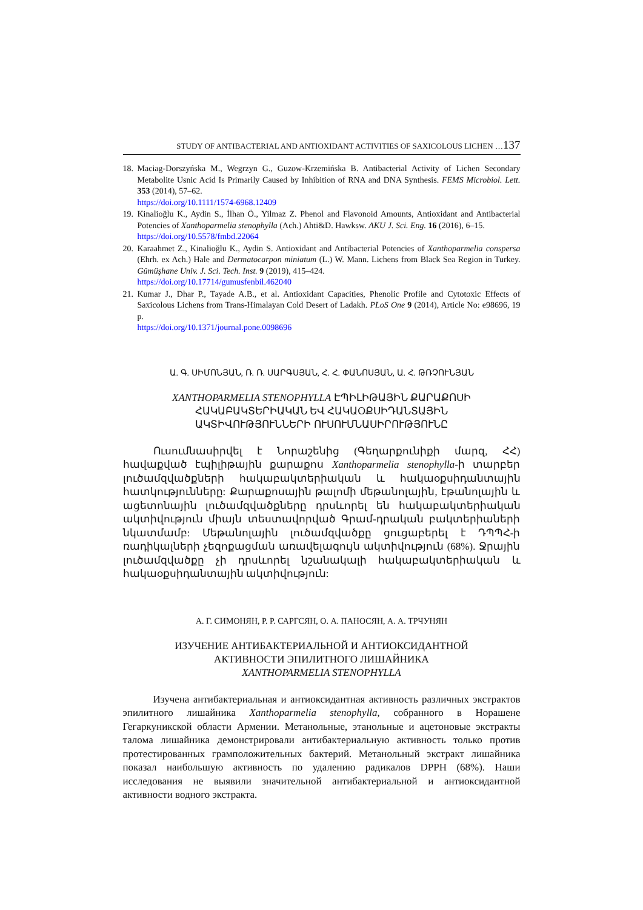STUDY OF ANTIBACTERIAL AND ANTIOXIDANT ACTIVITIES OF SAXICOLOUS LICHEN …137
18. Maciag-Dorszyńska M., Wegrzyn G., Guzow-Krzemińska B. Antibacterial Activity of Lichen Secondary Metabolite Usnic Acid Is Primarily Caused by Inhibition of RNA and DNA Synthesis. FEMS Microbiol. Lett. 353 (2014), 57–62.
https://doi.org/10.1111/1574-6968.12409
19. Kinalioğlu K., Aydin S., İlhan Ö., Yilmaz Z. Phenol and Flavonoid Amounts, Antioxidant and Antibacterial Potencies of Xanthoparmelia stenophylla (Ach.) Ahti&D. Hawksw. AKU J. Sci. Eng. 16 (2016), 6–15.
https://doi.org/10.5578/fmbd.22064
20. Karaahmet Z., Kinalioğlu K., Aydin S. Antioxidant and Antibacterial Potencies of Xanthoparmelia conspersa (Ehrh. ex Ach.) Hale and Dermatocarpon miniatum (L.) W. Mann. Lichens from Black Sea Region in Turkey. Gümüşhane Univ. J. Sci. Tech. Inst. 9 (2019), 415–424.
https://doi.org/10.17714/gumusfenbil.462040
21. Kumar J., Dhar P., Tayade A.B., et al. Antioxidant Capacities, Phenolic Profile and Cytotoxic Effects of Saxicolous Lichens from Trans-Himalayan Cold Desert of Ladakh. PLoS One 9 (2014), Article No: e98696, 19 p.
https://doi.org/10.1371/journal.pone.0098696
Ա. Գ. ՍԻՄՈՆՅԱՆ, Ռ. Ռ. ՍԱՐԳՍՅԱՆ, Հ. Հ. ՓԱՆՈՍՅԱՆ, Ա. Հ. ԹՌՉՈՒՆՅԱՆ
XANTHOPARMELIA STENOPHYLLA ԷՊԻԼԻԹԱՅԻՆ ՔԱՐԱՔՈՍԻ
ՀԱԿԱԲԱԿՏԵՐԻԱԿԱՆ ԵՎ ՀԱԿԱՕՔՍԻԴԱՆՏԱՅԻՆ
ԱԿՏԻՎՈՒԹՅՈՒՆՆԵՐԻ ՈՒՍՈՒՄՆԱՍԻՐՈՒԹՅՈՒՆԸ
Ուսումնասիրվել է Նորաշենից (Գեղարքունիքի մարզ, ՀՀ) հավաքված էպիլիթային քարաքոս Xanthoparmelia stenophylla-ի տարբեր լուծամզվածքների հակաբակտերիական և հակաօքսիդանտային հատկությունները: Քարաքոսային թալոմի մեթանոլային, էթանոլային և ացետոնային լուծամզվածքները դրսևորել են հակաբակտերիական ակտիվություն միայն տեստավորված Գրամ-դրական բակտերիաների նկատմամբ: Մեթանոլային լուծամզվածքը ցուցաբերել է ԴՊՊՀ-ի ռադիկալների չեզոքացման առավելագույն ակտիվություն (68%). Ջրային լուծամզվածքը չի դրսևորել նշանակալի հակաբակտերիական և հակաօքսիդանտային ակտիվություն:
А. Г. СИМОНЯН, Р. Р. САРГСЯН, О. А. ПАНОСЯН, А. А. ТРЧУНЯН
ИЗУЧЕНИЕ АНТИБАКТЕРИАЛЬНОЙ И АНТИОКСИДАНТНОЙ
АКТИВНОСТИ ЭПИЛИТНОГО ЛИШАЙНИКА
XANTHOPARMELIA STENOPHYLLA
Изучена антибактериальная и антиоксидантная активность различных экстрактов эпилитного лишайника Xanthoparmelia stenophylla, собранного в Норашене Гегаркуникской области Армении. Метанольные, этанольные и ацетоновые экстракты талома лишайника демонстрировали антибактериальную активность только против протестированных грамположительных бактерий. Метанольный экстракт лишайника показал наибольшую активность по удалению радикалов DPPH (68%). Наши исследования не выявили значительной антибактериальной и антиоксидантной активности водного экстракта.